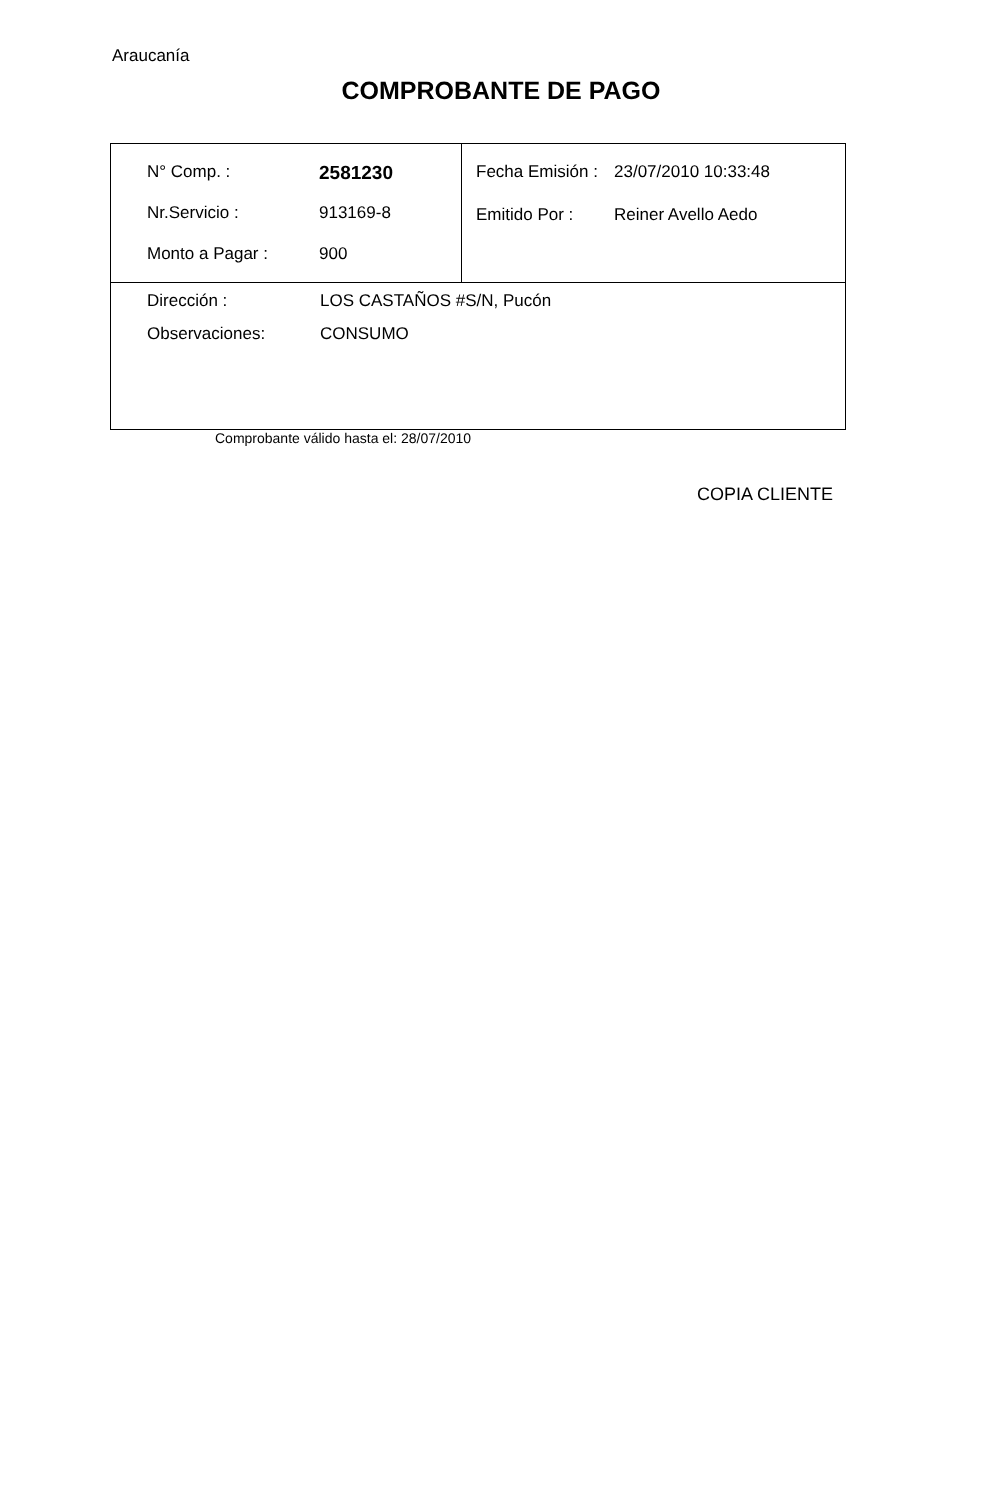Araucanía
COMPROBANTE DE PAGO
| / N° Comp. : / 2581230 / / Nr.Servicio : / 913169-8 / / Monto a Pagar : / 900 / | / Fecha Emisión : / 23/07/2010 10:33:48 / / Emitido Por : / Reiner Avello Aedo / |
| / Dirección : / LOS CASTAÑOS #S/N, Pucón / / Observaciones: / CONSUMO / | |
Comprobante válido hasta el: 28/07/2010
COPIA CLIENTE